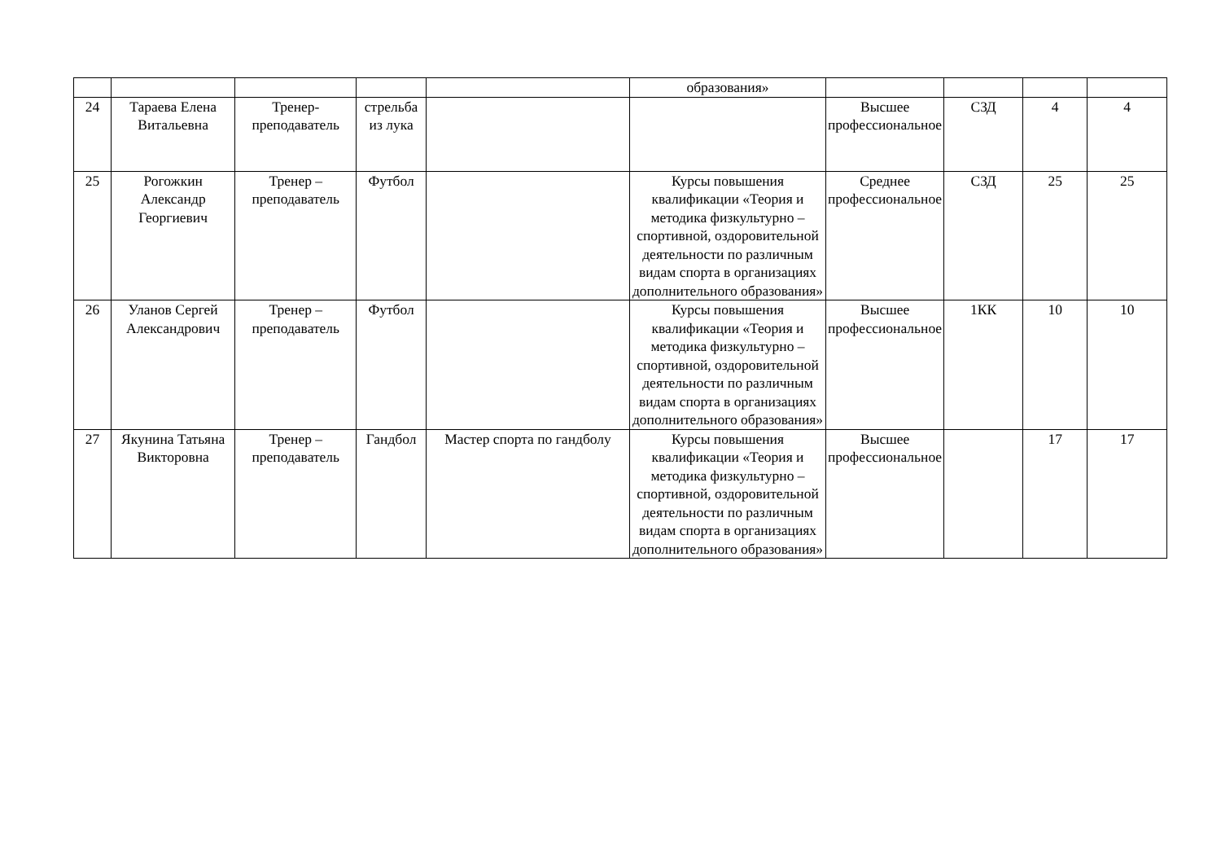| | | | | | образования» | | | | |
| 24 | Тараева Елена Витальевна | Тренер-преподаватель | стрельба из лука | | | Высшее профессиональное | СЗД | 4 | 4 |
| 25 | Рогожкин Александр Георгиевич | Тренер – преподаватель | Футбол | | Курсы повышения квалификации «Теория и методика физкультурно – спортивной, оздоровительной деятельности по различным видам спорта в организациях дополнительного образования» | Среднее профессиональное | СЗД | 25 | 25 |
| 26 | Уланов Сергей Александрович | Тренер – преподаватель | Футбол | | Курсы повышения квалификации «Теория и методика физкультурно – спортивной, оздоровительной деятельности по различным видам спорта в организациях дополнительного образования» | Высшее профессиональное | 1КК | 10 | 10 |
| 27 | Якунина Татьяна Викторовна | Тренер – преподаватель | Гандбол | Мастер спорта по гандболу | Курсы повышения квалификации «Теория и методика физкультурно – спортивной, оздоровительной деятельности по различным видам спорта в организациях дополнительного образования» | Высшее профессиональное | | 17 | 17 |